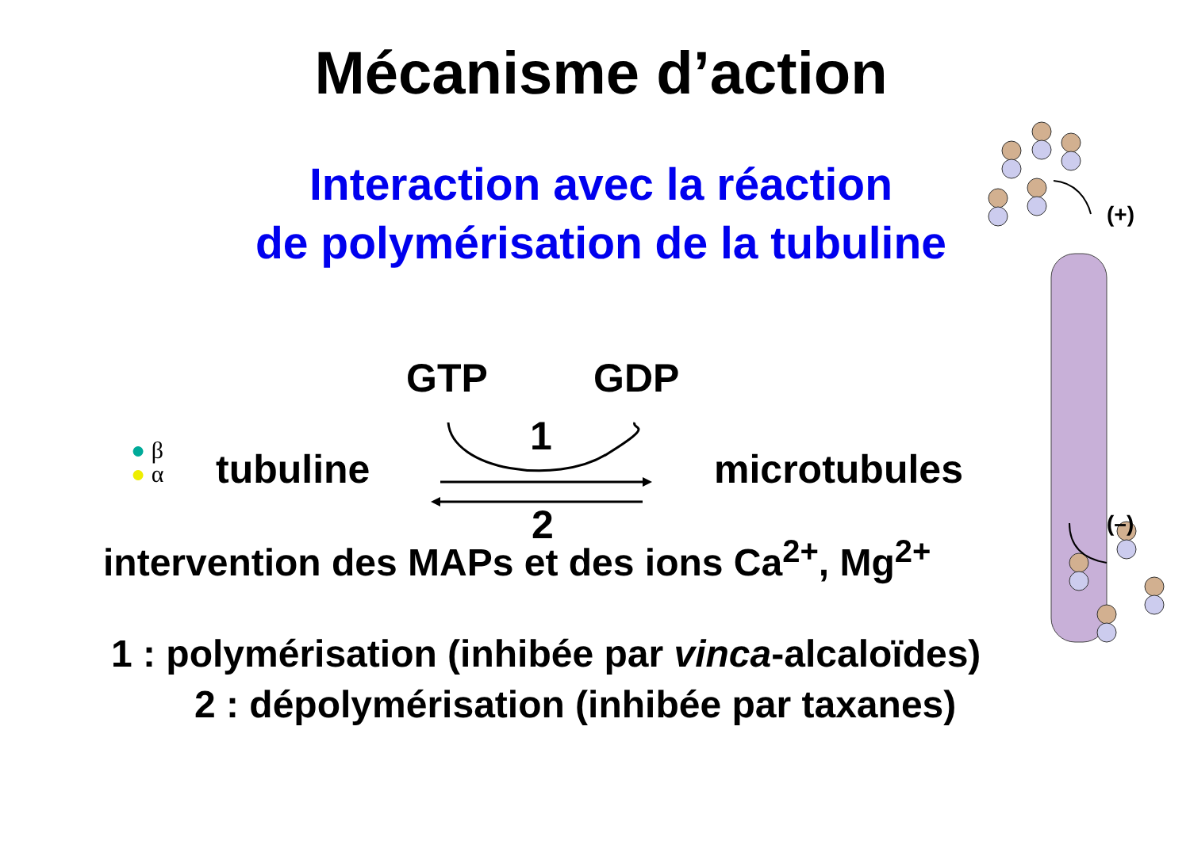Mécanisme d’action
Interaction avec la réaction
de polymérisation de la tubuline
GTP GDP
1
● β
● α
tubuline microtubules
2
intervention des MAPs et des ions Ca<sup>2+</sup>, Mg<sup>2+</sup>
1 : polymérisation (inhibée par vinca-alcaloïdes)
2 : dépolymérisation (inhibée par taxanes)
(+)
(–)